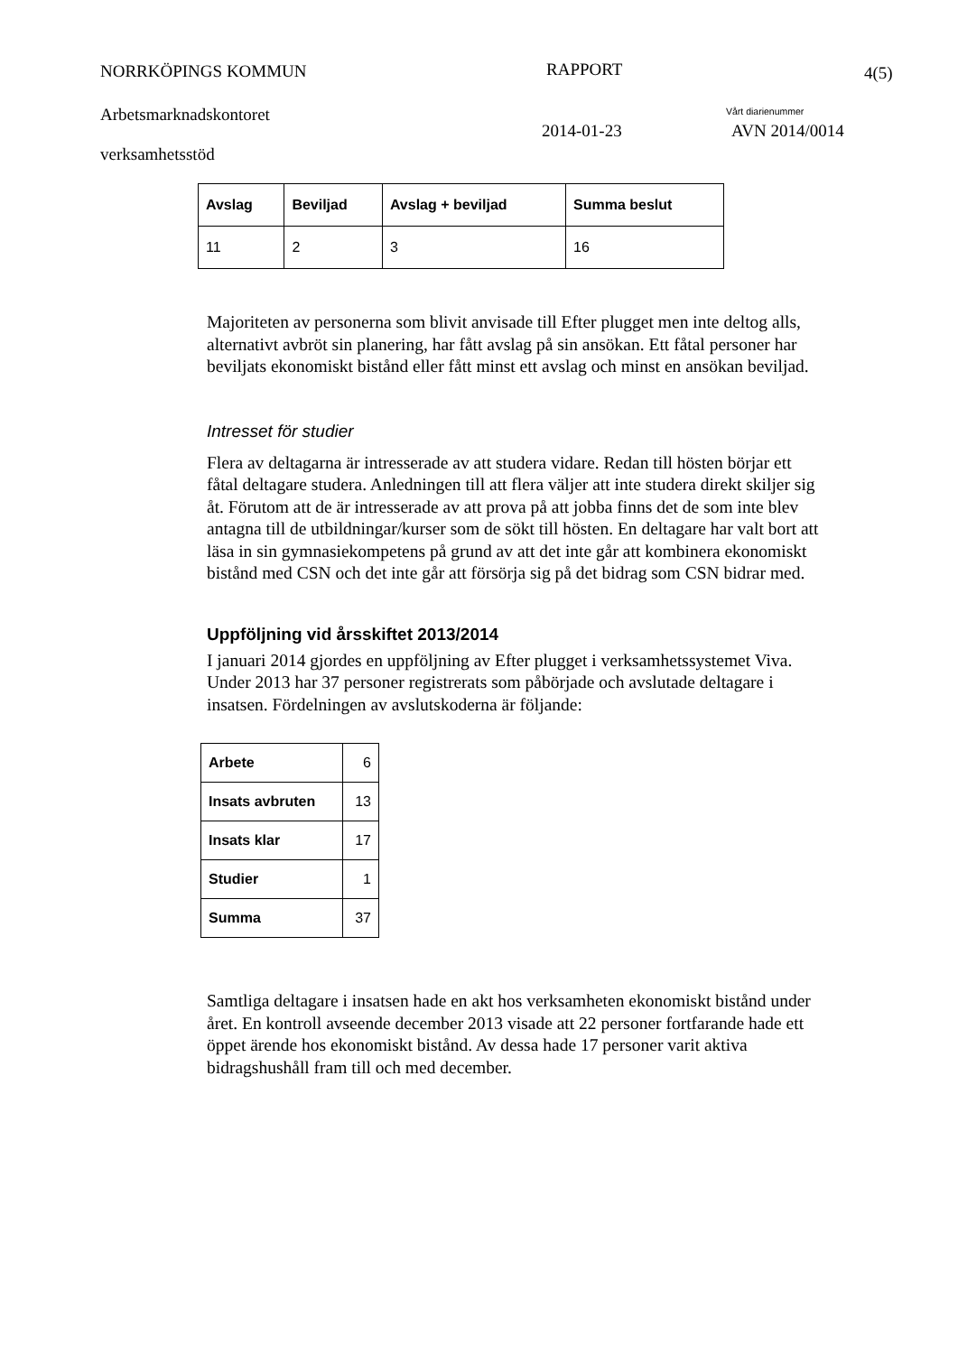NORRKÖPINGS KOMMUN RAPPORT 4(5)
Arbetsmarknadskontoret Vårt diarienummer
2014-01-23 AVN 2014/0014
verksamhetsstöd
| Avslag | Beviljad | Avslag + beviljad | Summa beslut |
| --- | --- | --- | --- |
| 11 | 2 | 3 | 16 |
Majoriteten av personerna som blivit anvisade till Efter plugget men inte deltog alls, alternativt avbröt sin planering, har fått avslag på sin ansökan. Ett fåtal personer har beviljats ekonomiskt bistånd eller fått minst ett avslag och minst en ansökan beviljad.
Intresset för studier
Flera av deltagarna är intresserade av att studera vidare. Redan till hösten börjar ett fåtal deltagare studera. Anledningen till att flera väljer att inte studera direkt skiljer sig åt. Förutom att de är intresserade av att prova på att jobba finns det de som inte blev antagna till de utbildningar/kurser som de sökt till hösten. En deltagare har valt bort att läsa in sin gymnasiekompetens på grund av att det inte går att kombinera ekonomiskt bistånd med CSN och det inte går att försörja sig på det bidrag som CSN bidrar med.
Uppföljning vid årsskiftet 2013/2014
I januari 2014 gjordes en uppföljning av Efter plugget i verksamhetssystemet Viva. Under 2013 har 37 personer registrerats som påbörjade och avslutade deltagare i insatsen. Fördelningen av avslutskoderna är följande:
| Arbete | 6 |
| Insats avbruten | 13 |
| Insats klar | 17 |
| Studier | 1 |
| Summa | 37 |
Samtliga deltagare i insatsen hade en akt hos verksamheten ekonomiskt bistånd under året. En kontroll avseende december 2013 visade att 22 personer fortfarande hade ett öppet ärende hos ekonomiskt bistånd. Av dessa hade 17 personer varit aktiva bidragshushåll fram till och med december.